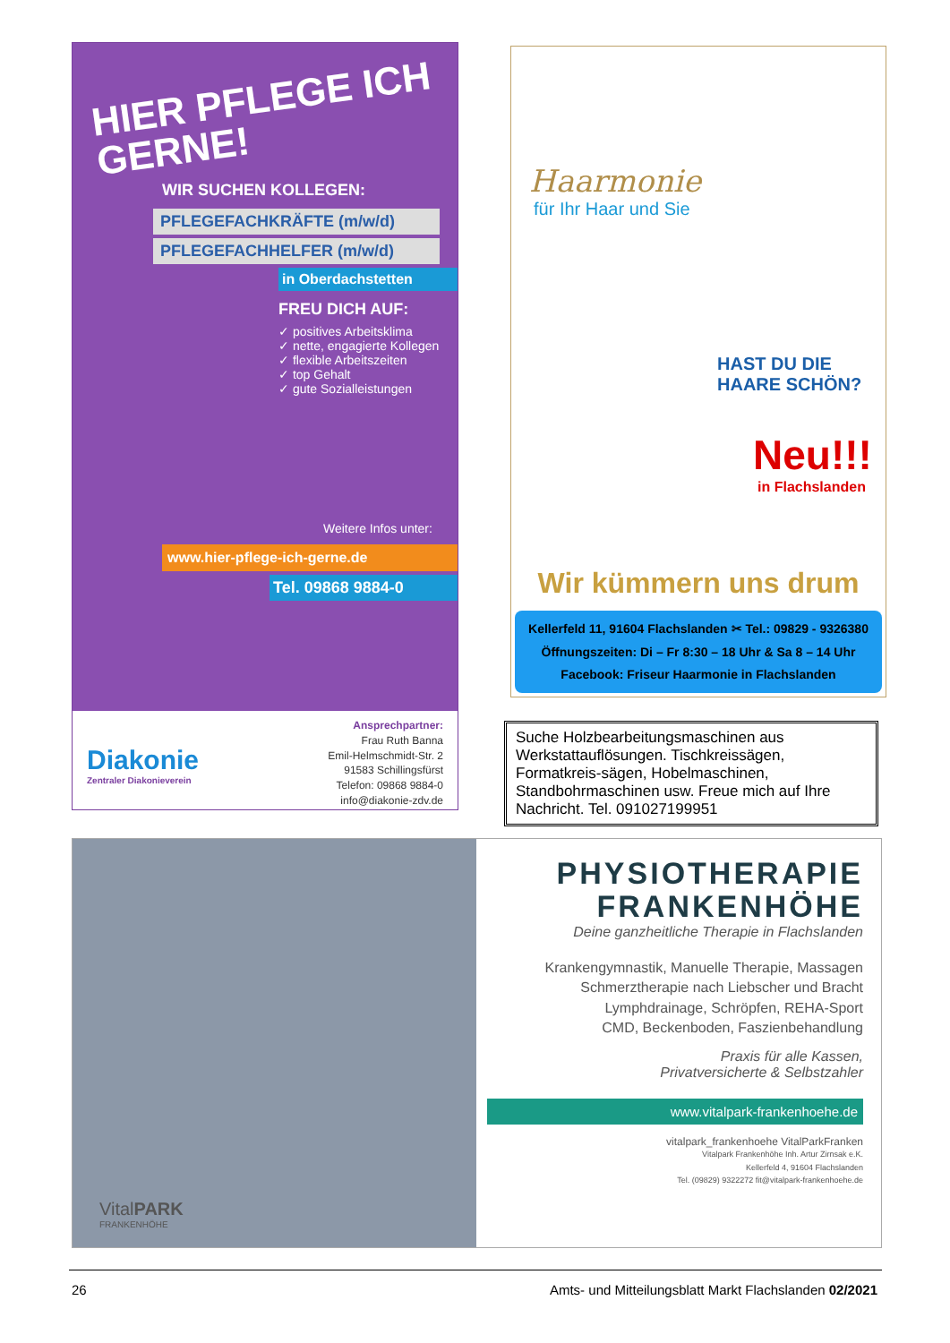HIER PFLEGE ICH GERNE!
WIR SUCHEN KOLLEGEN:
PFLEGEFACHKRÄFTE (m/w/d)
PFLEGEFACHHELFER (m/w/d)
in Oberdachstetten
FREU DICH AUF:
✓ positives Arbeitsklima
✓ nette, engagierte Kollegen
✓ flexible Arbeitszeiten
✓ top Gehalt
✓ gute Sozialleistungen
Weitere Infos unter:
www.hier-pflege-ich-gerne.de
Tel. 09868 9884-0
Diakonie
Zentraler Diakonieverein
Ansprechpartner:
Frau Ruth Banna
Emil-Helmschmidt-Str. 2
91583 Schillingsfürst
Telefon: 09868 9884-0
info@diakonie-zdv.de
Haarmonie
für Ihr Haar und Sie
HAST DU DIE HAARE SCHÖN?
Neu!!!
in Flachslanden
Wir kümmern uns drum
Kellerfeld 11, 91604 Flachslanden ✂ Tel.: 09829 - 9326380
Öffnungszeiten: Di – Fr 8:30 – 18 Uhr & Sa 8 – 14 Uhr
Facebook: Friseur Haarmonie in Flachslanden
Suche Holzbearbeitungsmaschinen aus Werkstattauflösungen. Tischkreissägen, Formatkreis-sägen, Hobelmaschinen, Standbohrmaschinen usw. Freue mich auf Ihre Nachricht. Tel. 091027199951
VitalPARK
FRANKENHÖHE
PHYSIOTHERAPIE
FRANKENHÖHE
Deine ganzheitliche Therapie in Flachslanden
Krankengymnastik, Manuelle Therapie, Massagen
Schmerztherapie nach Liebscher und Bracht
Lymphdrainage, Schröpfen, REHA-Sport
CMD, Beckenboden, Faszienbehandlung
Praxis für alle Kassen,
Privatversicherte & Selbstzahler
www.vitalpark-frankenhoehe.de
vitalpark_frankenhoehe VitalParkFranken
Vitalpark Frankenhöhe Inh. Artur Zirnsak e.K.
Kellerfeld 4, 91604 Flachslanden
Tel. (09829) 9322272 fit@vitalpark-frankenhoehe.de
26 Amts- und Mitteilungsblatt Markt Flachslanden 02/2021